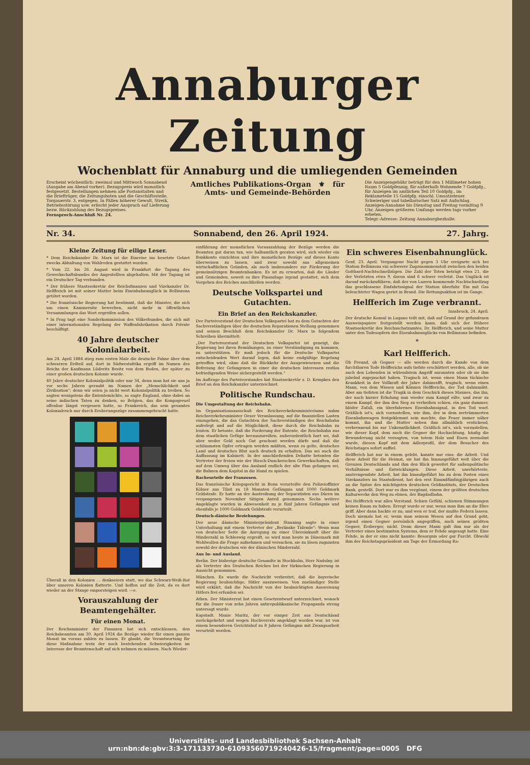Annaburger Zeitung
Wochenblatt für Annaburg und die umliegenden Gemeinden
Erscheint wöchentlich: zweimal und Mittwoch Sonnabend (Ausgabe am Abend vorher). Bezugspreis wird monatlich festgesetzt. Bestellungen nehmen alle Postanstalten und die Briefträger, die Zeitungsboten und die Geschäftsstelle, Torgauerstr. 3, entgegen. In Fällen höherer Gewalt, Streik, Betriebsstörung usw. erlischt jeder Anspruch auf Lieferung bezw. Rückzahlung des Bezugspreises.
Fernsprech-Anschluß Nr. 24.
Amtliches Publikations-Organ ⚜ für Amts- und Gemeinde-Behörden
Die Anzeigengebühr beträgt für den 1 Millimeter hohen Raum 5 Goldpfennig, für außerhalb Wohnende 7 Goldpfg., für Anzeigen im amtlichen Teil 10 Goldpfg., im Reklameteile 15 Goldpfg. einschl. Umsatzsteuer. Schwieriger und tabellarischer Satz mit Aufschlag. Anzeigen-Annahme bis Dienstag und Freitag vormittag 9 Uhr, Anzeigen größeren Umfangs werden tags vorher erbeten.
Telegr.-Adresse: Zeitung Annaburgbezhalle.
Nr. 34. Sonnabend, den 26. April 1924. 27. Jahrg.
Kleine Zeitung für eilige Leser.
* Dem Reichskanzler Dr. Marx ist die Einreise ins besetzte Gebiet zwecks Abhaltung von Wahlreden gestattet worden.
* Vom 22. bis 26. August wird in Frankfurt die Tagung des Gewerkschaftsbundes der Angestellten abgehalten. Mit der Tagung ist ein Deutscher Tag verbunden.
* Der frühere Staatssekretär der Reichsfinanzen und Vizekanzler Dr. Helfferich ist mit seiner Mutter beim Eisenbahnunglück in Bellinzona getötet worden.
* Die französische Regierung hat bestimmt, daß die Minister, die sich um einen Kammersitz bewerben, nicht mehr in öffentlichen Versammlungen das Wort ergreifen sollen.
* In Prag tagt eine Sonderkommission des Völkerbundes, die sich mit einer internationalen Regelung der Waffenfabrikation durch Private beschäftigt.
40 Jahre deutscher Kolonialarbeit.
Am 24. April 1884 stieg zum ersten Male die deutsche Fahne über dem schwarzen Erdteil auf, dort in Südwestafrika ergriff im Namen des Reichs der Kaufmann Lüderitz Besitz von dem Boden, der später zu einer großen deutschen Kolonie wurde.
40 Jahre deutscher Kolonialpolitik oder nur 34, denn man hat sie uns ja vor sechs Jahren geraubt im Namen der „Menschlichkeit und Zivilisation"; denn wir seien ja nicht wert Kolonialpolitik zu treiben. So sagten wenigstens die Ententemächte, so sagte England, ohne dabei an seine indischen Taten zu denken, so Belgien, das die Kongogreuel offenbar längst vergessen hatte, so Frankreich, das sein gesamtes Kolonialreich nur durch Eroberungszüge zusammengebracht hatte.
Überall in den Kolonien ... denkseiern statt, wo das Schwarz-Weiß-Rot über unseren Kolonien flatterte. Und hoffen auf die Zeit, da es dort wieder an der Stange emporsteigen wird. —e.
Vorauszahlung der Beamtengehälter.
Für einen Monat.
Der Reichsminister der Finanzen hat sich entschlossen, den Reichsbeamten am 30. April 1924 die Bezüge wieder für einen ganzen Monat im voraus zahlen zu lassen. Er glaubt, die Verantwortung für diese Maßnahme trotz der noch bestehenden Schwierigkeiten im Interesse der Beamtenschaft auf sich nehmen zu müssen. Nach Wieder-
einführung der monatlichen Vorauszahlung der Bezüge werden die Beamten gut daran tun, wie halbamtlich geraten wird, sich wieder ein Bankkonto einrichten und ihre monatlichen Bezüge auf dieses Konto überweisen zu lassen, und zwar sowohl aus allgemeinen wirtschaftlichen Gründen, als auch insbesondere zur Förderung der gemeinnützigen Beamtenbanken. Es ist zu erwarten, daß die Länder und Gemeinden, soweit es ihre Finanzlage irgend gestattet, sich dem Vorgehen des Reiches anschließen werden.
Deutsche Volkspartei und Gutachten.
Ein Brief an den Reichskanzler.
Der Parteivorstand der Deutschen Volkspartei hat zu dem Gutachten der Sachverständigen über die deutschen Reparationen Stellung genommen und seinen Beschluß dem Reichskanzler Dr. Marx in folgendem Schreiben übermittelt:
„Der Parteivorstand der Deutschen Volkspartei ist geneigt, die Regierung bei ihren Bemühungen, zu einer Verständigung zu kommen, zu unterstützen. Er muß jedoch für die Deutsche Volkspartei entscheidenden Wert darauf legen, daß keine endgültige Regelung getroffen wird, ohne daß die Rückkehr der Ausgewiesenen und die Befreiung der Gefangenen in einer die deutschen Interessen restlos befriedigenden Weise sichergestellt werden."
Im Auftrage des Parteivorstandes hat Staatssekretär z. D. Kempkes den Brief an den Reichskanzler unterzeichnet.
Politische Rundschau.
Die Umgestaltung der Reichsbahn.
Im Organisationsausschuß des Reichsverkehrsministeriums nahm Reichsverkehrsminister Oeser Veranlassung, auf die finanziellen Lasten einzugehen, die das Gutachten der Sachverständigen der Reichsbahn auferlegt und auf die Möglichkeit, diese durch die Reichsbahn zu leisten. Er betonte, daß die Forderung der Entente, die Reichsbahn aus dem staatlichen Gefüge herauszureißen, außerordentlich hart sei, daß aber weder Geld noch Gut geschont werden dürfe und daß die schlimmsten Opfer ertragen werden müßten, wenn es gelte, deutsches Land und deutsches Blut auch deutsch zu erhalten. Das sei auch die Auffassung im Kabinett. In der anschließenden Debatte betonten die Vertreter der freien wie der Hirsch-Dunckerschen Gewerkschaften, daß auf dem Umweg über das Ausland endlich der alte Plan gelungen sei, die Bahnen dem Kapital in die Hand zu spielen.
Racheurteile der Franzosen.
Das französische Kriegsgericht in Bonn verurteilte den Polizeioffizier Kölner aus Tilsit zu 18 Monaten Gefängnis und 1000 Goldmark Geldstrafe. Er hatte an der Austreibung der Separatisten aus Düren im vergangenen November tätigen Anteil genommen. Sechs weitere Angeklagte wurden in Abwesenheit zu je fünf Jahren Gefängnis und ebenfalls je 1000 Goldmark Geldstrafe verurteilt.
Deutsch-dänische Beziehungen.
Der neue dänische Ministerpräsident Stauning sagte in einer Unterhaltung mit einem Vertreter der „Berlinske Tidende": Wenn man von deutscher Seite die Anregung zu einer Übereinkunft über die Minderzahl in Schleswig ergreift, so wird man heute in Dänemark mit Wohlwollen die Frage aufnehmen und versuchen, sie zu lösen zugunsten sowohl der deutschen wie der dänischen Minderzahl.
Aus In- und Ausland.
Berlin. Der bisherige deutsche Gesandte in Stockholm, Herr Nadolny, ist als Vertreter des Deutschen Reiches bei der türkischen Regierung in Aussicht genommen.
München. Es wurde die Nachricht verbreitet, daß die bayerische Regierung beabsichtige, Hitler auszuweisen. Von zuständiger Stelle wird erklärt, daß die Nachricht von der beabsichtigten Ausweisung Hitlers frei erfunden sei.
Athen. Der Ministerrat hat einen Gesetzentwurf unterzeichnet, wonach für die Dauer von zehn Jahren antirepublikanische Propaganda streng untersagt wurde.
Kapstadt. Manie Maritz, der vor einiger Zeit aus Deutschland zurückgekehrt und wegen Hochverrats angeklagt worden war, ist von einem besonderen Gerichtshof zu 8 Jahren Gefängnis mit Zwangsarbeit verurteilt worden.
Ein schweres Eisenbahnunglück.
Genf, 23. April. Vergangene Nacht gegen 3 Uhr ereignete sich bei Station Bellinzona ein schwerer Zugzusammenstoß zwischen den beiden Gotthard-Nachtschnellzügen. Die Zahl der Toten beträgt etwa 21, die der Verletzten etwa 9, davon sind 6 schwer verletzt. Das Unglück ist darauf zurückzuführen, daß der von Luzern kommende Nachtschnellzug das geschlossene Einfahrtssignal der Station überfuhr. Ein mit Gas beleuchteter Wagen geriet in Brand. Die Rettungsaktion ist im Gange.
Helfferich im Zuge verbrannt.
Innsbruck, 24. April.
Der deutsche Konsul in Lugano teilt mit, daß auf Grund der gefundenen Ausweispapiere festgestellt werden kann, daß sich der frühere Staatssekretär des Reichsschatzamtes, Dr. Helfferich, und seine Mutter unter den Todesopfern des Eisenbahnunglücks von Bellinzona befinden.
*
Karl Helfferich.
Ob Freund, ob Gegner — alle werden durch die Kunde von dem furchtbaren Tode Helfferichs aufs tiefste erschüttert werden, alle, ob sie auch den Lebenden in wütendstem Angriff anrannten oder ob sie ihm jubelnd zugejauchzt haben. Tragisch ist, wenn einen Mann tückische Krankheit in der Vollkraft der Jahre dahinrafft, tragisch, wenn einen Mann, von dem Wissen und Können Helfferichs, der Tod dahinmäht. Aber am tiefsten ist die Tragik in dem Geschick dieses Mannes, das ihn, der nach kurzer Erholung nun wieder zum Kampf eilte, und zwar zu einem Kampf, der ihm den Sieg zu verheißen schien, ein ganz dummer, blöder Zufall, ein überfahrenes Eisenbahnsignal, in den Tod warf. Gräßlich ist's, sich vorzustellen, wie ihm, der in dem zertrümmerten Eisenbahnwagen festgeklemmt sein mochte, das Feuer immer näher kommt, ihn und die Mutter neben ihm allmählich erstickend, verbrennend bis zur Unkenntlichkeit. Gräßlich ist's, sich vorzustellen, wie dieser Kopf, dem auch die Gegner die Hochachtung, häufig die Bewunderung nicht versagten, von totem Holz und Eisen zermalmt wurde, diesen Kopf mit dem Adlerprofil, der dem Besucher des Reichstages sofort auffiel.
Helfferich hat nur in einem gelebt, kannte nur eins: die Arbeit. Und diese Arbeit für die Heimat, sie hat ihn hinausgeführt weit über die Grenzen Deutschlands und ihm den Blick geweitet für außenpolitische Verhältnisse und Entwicklungen. Diese Arbeit, unerhörteste, anstrengendste Arbeit, hat ihn hinaufgeführt bis zu dem Posten eines Vizekanzlers im Staatsdienst, hat den erst Einundfünfzigjährigen auch an die Spitze des mächtigsten deutschen Geldinstituts, der Deutschen Bank, gestellt. Dort war es ihm vergönnt, einem der größten deutschen Kulturwerke den Weg zu ebnen, der Bagdadbahn.
Bei Helfferich war alles Verstand. Schien Gefühl, schienen Stimmungen keinen Raum zu haben. Erregt wurde er nur, wenn man ihm an die Ehre griff. Aber dann hackte er zu; und wen er traf, der mußte Federn lassen. Doch niemals hat er, wenn man seinem Wesen auf den Grund geht, irgend einen Gegner persönlich angegriffen, auch seinen größten Gegner, Erzberger, nicht. Denn dieser Mann galt ihm nur als der Vertreter eines bestimmten Systems, dem er Fehde angesagt hatte. Eine Fehde, in der er eins nicht kannte: Besorgnis oder gar Furcht. Obwohl ihm der Reichstagspräsident am Tage der Ermordung Ra-
Universitäts- und Landesbibliothek Sachsen-Anhalt
urn:nbn:de:gbv:3:3-171133730-61093560719240426-15/fragment/page=0005 DFG